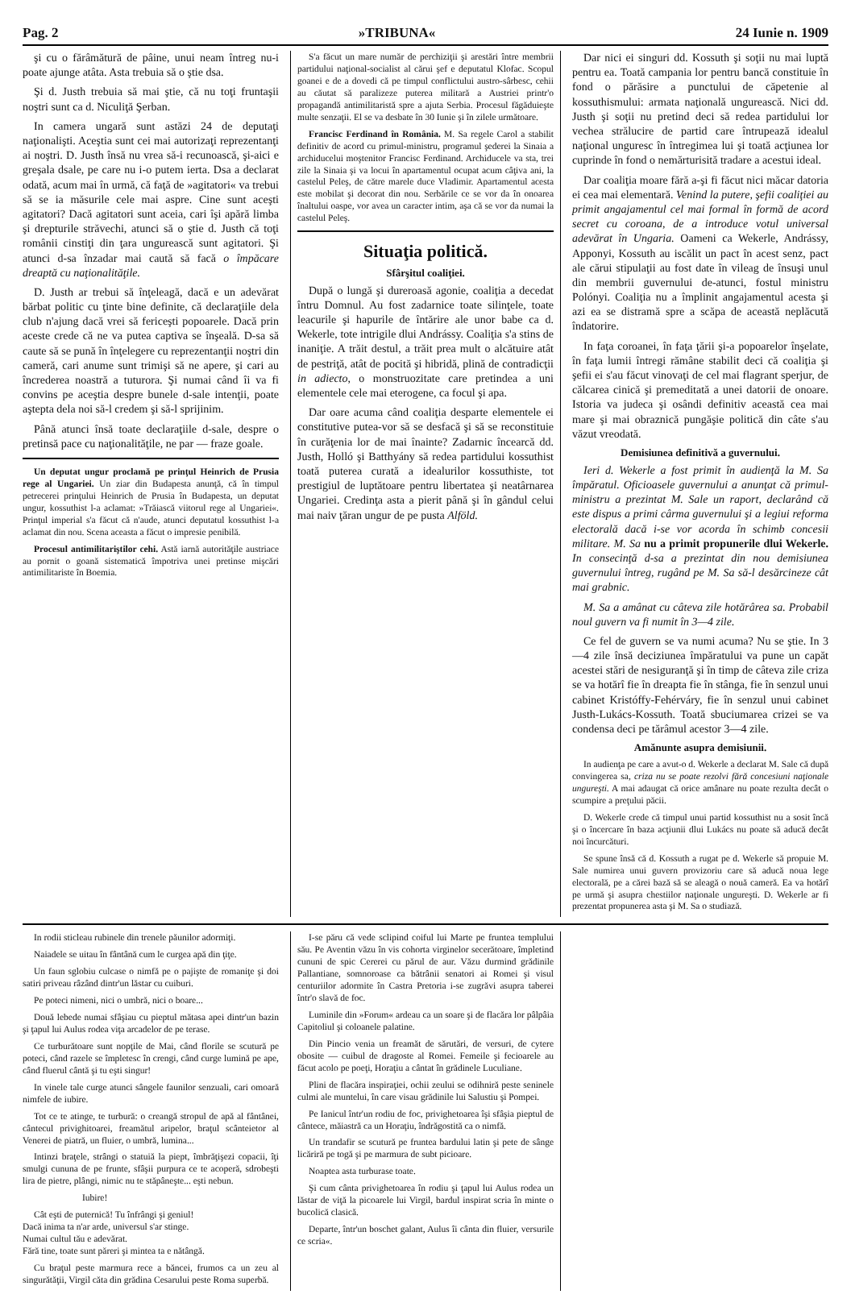Pag. 2 »TRIBUNA« 24 Iunie n. 1909
şi cu o fărâmătură de pâine, unui neam întreg nu-i poate ajunge atâta. Asta trebuia să o ştie dsa.
Şi d. Justh trebuia să mai ştie, că nu toţi fruntaşii noştri sunt ca d. Niculiţă Şerban.
In camera ungară sunt astăzi 24 de deputaţi naţionalişti. Aceştia sunt cei mai autorizaţi reprezentanţi ai noştri. D. Justh însă nu vrea să-i recunoască, şi-aici e greşala dsale, pe care nu i-o putem ierta. Dsa a declarat odată, acum mai în urmă, că faţă de »agitatori« va trebui să se ia măsurile cele mai aspre. Cine sunt aceşti agitatori? Dacă agitatori sunt aceia, cari îşi apără limba şi drepturile străvechi, atunci să o ştie d. Justh că toţi românii cinstiţi din ţara ungurească sunt agitatori. Şi atunci d-sa înzadar mai caută să facă o împăcare dreaptă cu naţionalităţile.
D. Justh ar trebui să înţeleagă, dacă e un adevărat bărbat politic cu ţinte bine definite, că declaraţiile dela club n'ajung dacă vrei să fericeşti popoarele. Dacă prin aceste crede că ne va putea captiva se înşeală. D-sa să caute să se pună în înţelegere cu reprezentanţii noştri din cameră, cari anume sunt trimişi să ne apere, şi cari au încrederea noastră a tuturora. Şi numai când îi va fi convins pe aceştia despre bunele d-sale intenţii, poate aştepta dela noi să-l credem şi să-l sprijinim.
Până atunci însă toate declaraţiile d-sale, despre o pretinsă pace cu naţionalităţile, ne par — fraze goale.
Un deputat ungur proclamă pe prinţul Heinrich de Prusia rege al Ungariei. Un ziar din Budapesta anunţă, că în timpul petrecerei prinţului Heinrich de Prusia în Budapesta, un deputat ungur, kossuthist l-a aclamat: »Trăiască viitorul rege al Ungariei«. Prinţul imperial s'a făcut că n'aude, atunci deputatul kossuthist l-a aclamat din nou. Scena aceasta a făcut o impresie penibilă.
Procesul antimilitariştilor cehi. Astă iarnă autorităţile austriace au pornit o goană sistematică împotriva unei pretinse mişcări antimilitariste în Boemia.
S'a făcut un mare număr de perchiziţii şi arestări între membrii partidului naţional-socialist al cărui şef e deputatul Klofac. Scopul goanei e de a dovedi că pe timpul conflictului austro-sârbesc, cehii au căutat să paralizeze puterea militară a Austriei printr'o propagandă antimilitaristă spre a ajuta Serbia. Procesul făgăduieşte multe senzaţii. El se va desbate în 30 Iunie şi în zilele următoare.
Francisc Ferdinand în România. M. Sa regele Carol a stabilit definitiv de acord cu primul-ministru, programul şederei la Sinaia a archiducelui moştenitor Francisc Ferdinand. Archiducele va sta, trei zile la Sinaia şi va locui în apartamentul ocupat acum câţiva ani, la castelul Peleş, de către marele duce Vladimir. Apartamentul acesta este mobilat şi decorat din nou. Serbările ce se vor da în onoarea înaltului oaspe, vor avea un caracter intim, aşa că se vor da numai la castelul Peleş.
Situaţia politică.
Sfârşitul coaliţiei.
După o lungă şi dureroasă agonie, coaliţia a decedat întru Domnul. Au fost zadarnice toate silinţele, toate leacurile şi hapurile de întărire ale unor babe ca d. Wekerle, tote intrigile dlui Andrássy. Coaliţia s'a stins de inaniţie. A trăit destul, a trăit prea mult o alcătuire atât de pestriţă, atât de pocită şi hibridă, plină de contradicţii in adiecto, o monstruozitate care pretindea a uni elementele cele mai eterogene, ca focul şi apa.
Dar oare acuma când coaliţia desparte elementele ei constitutive putea-vor să se desfacă şi să se reconstituie în curăţenia lor de mai înainte? Zadarnic încearcă dd. Justh, Holló şi Batthyány să redea partidului kossuthist toată puterea curată a idealurilor kossuthiste, tot prestigiul de luptătoare pentru libertatea şi neatârnarea Ungariei. Credinţa asta a pierit până şi în gândul celui mai naiv ţăran ungur de pe pusta Alföld.
Dar nici ei singuri dd. Kossuth şi soţii nu mai luptă pentru ea. Toată campania lor pentru bancă constituie în fond o părăsire a punctului de căpetenie al kossuthismului: armata naţională ungurească. Nici dd. Justh şi soţii nu pretind deci să redea partidului lor vechea strălucire de partid care întrupează idealul naţional unguresc în întregimea lui şi toată acţiunea lor cuprinde în fond o nemărturisită tradare a acestui ideal.
Dar coaliţia moare fără a-şi fi făcut nici măcar datoria ei cea mai elementară. Venind la putere, şefii coaliţiei au primit angajamentul cel mai formal în formă de acord secret cu coroana, de a introduce votul universal adevărat în Ungaria. Oameni ca Wekerle, Andrássy, Apponyi, Kossuth au iscălit un pact în acest senz, pact ale cărui stipulaţii au fost date în vileag de însuşi unul din membrii guvernului de-atunci, fostul ministru Polónyi. Coaliţia nu a împlinit angajamentul acesta şi azi ea se distramă spre a scăpa de această neplăcută îndatorire.
In faţa coroanei, în faţa ţării şi-a popoarelor înşelate, în faţa lumii întregi rămâne stabilit deci că coaliţia şi şefii ei s'au făcut vinovaţi de cel mai flagrant sperjur, de călcarea cinică şi premeditată a unei datorii de onoare. Istoria va judeca şi osândi definitiv această cea mai mare şi mai obraznică pungăşie politică din câte s'au văzut vreodată.
Demisiunea definitivă a guvernului.
Ieri d. Wekerle a fost primit în audienţă la M. Sa împăratul. Oficioasele guvernului a anunţat că primul-ministru a prezintat M. Sale un raport, declarând că este dispus a primi cârma guvernului şi a legiui reforma electorală dacă i-se vor acorda în schimb concesii militare. M. Sa nu a primit propunerile dlui Wekerle. In consecinţă d-sa a prezintat din nou demisiunea guvernului întreg, rugând pe M. Sa să-l desărcineze cât mai grabnic.
M. Sa a amânat cu câteva zile hotărârea sa. Probabil noul guvern va fi numit în 3—4 zile.
Ce fel de guvern se va numi acuma? Nu se ştie. In 3—4 zile însă deciziunea împăratului va pune un capăt acestei stări de nesiguranţă şi în timp de câteva zile criza se va hotărî fie în dreapta fie în stânga, fie în senzul unui cabinet Kristóffy-Fehérváry, fie în senzul unui cabinet Justh-Lukács-Kossuth. Toată sbuciumarea crizei se va condensa deci pe tărâmul acestor 3—4 zile.
Amănunte asupra demisiunii.
In audienţa pe care a avut-o d. Wekerle a declarat M. Sale că după convingerea sa, criza nu se poate rezolvi fără concesiuni naţionale ungureşti. A mai adaugat că orice amânare nu poate rezulta decât o scumpire a preţului păcii.
D. Wekerle crede că timpul unui partid kossuthist nu a sosit încă şi o încercare în baza acţiunii dlui Lukács nu poate să aducă decât noi încurcături.
Se spune însă că d. Kossuth a rugat pe d. Wekerle să propuie M. Sale numirea unui guvern provizoriu care să aducă noua lege electorală, pe a cărei bază să se aleagă o nouă cameră. Ea va hotărî pe urmă şi asupra chestiilor naţionale ungureşti. D. Wekerle ar fi prezentat propunerea asta şi M. Sa o studiază.
In rodii sticleau rubinele din trenele păunilor adormiţi.
Naiadele se uitau în fântână cum le curgea apă din ţiţe.
Un faun sglobiu culcase o nimfă pe o pajişte de romaniţe şi doi satiri priveau râzând dintr'un lăstar cu cuiburi.
Pe poteci nimeni, nici o umbră, nici o boare...
Două lebede numai sfâşiau cu pieptul mătasa apei dintr'un bazin şi ţapul lui Aulus rodea viţa arcadelor de pe terase.
Ce turburătoare sunt nopţile de Mai, când florile se scutură pe poteci, când razele se împletesc în crengi, când curge lumină pe ape, când fluerul cântă şi tu eşti singur!
In vinele tale curge atunci sângele faunilor senzuali, cari omoară nimfele de iubire.
Tot ce te atinge, te turbură: o creangă stropul de apă al fântânei, cântecul privighitoarei, freamătul aripelor, braţul scânteietor al Venerei de piatră, un fluier, o umbră, lumina...
Intinzi braţele, strângi o statuiă la piept, îmbrăţişezi copacii, îţi smulgi cununa de pe frunte, sfâşii purpura ce te acoperă, sdrobeşti lira de pietre, plângi, nimic nu te stăpâneşte... eşti nebun.
Iubire!
Cât eşti de puternică! Tu înfrângi şi geniul!
Dacă inima ta n'ar arde, universul s'ar stinge.
Numai cultul tău e adevărat.
Fără tine, toate sunt păreri şi mintea ta e nătângă.
Cu braţul peste marmura rece a băncei, frumos ca un zeu al singurătăţii, Virgil căta din grădina Cesarului peste Roma superbă.
I-se păru că vede sclipind coiful lui Marte pe fruntea templului său. Pe Aventin văzu în vis cohorta virginelor secerătoare, împletind cununi de spic Cererei cu părul de aur. Văzu durmind grădinile Pallantiane, somnoroase ca bătrânii senatori ai Romei şi visul centuriilor adormite în Castra Pretoria i-se zugrăvi asupra taberei într'o slavă de foc.
Luminile din »Forum« ardeau ca un soare şi de flacăra lor pâlpâia Capitoliul şi coloanele palatine.
Din Pincio venia un freamăt de sărutări, de versuri, de cytere obosite — cuibul de dragoste al Romei. Femeile şi fecioarele au făcut acolo pe poeţi, Horaţiu a cântat în grădinele Luculiane.
Plini de flacăra inspiraţiei, ochii zeului se odihniră peste seninele culmi ale muntelui, în care visau grădinile lui Salustiu şi Pompei.
Pe Ianicul într'un rodiu de foc, privighetoarea îşi sfâşia pieptul de cântece, măiastră ca un Horaţiu, îndrăgostită ca o nimfă.
Un trandafir se scutură pe fruntea bardului latin şi pete de sânge licăriră pe togă şi pe marmura de subt picioare.
Noaptea asta turburase toate.
Şi cum cânta privighetoarea în rodiu şi ţapul lui Aulus rodea un lăstar de viţă la picoarele lui Virgil, bardul inspirat scria în minte o bucolică clasică.
Departe, într'un boschet galant, Aulus îi cânta din fluier, versurile ce scria«.